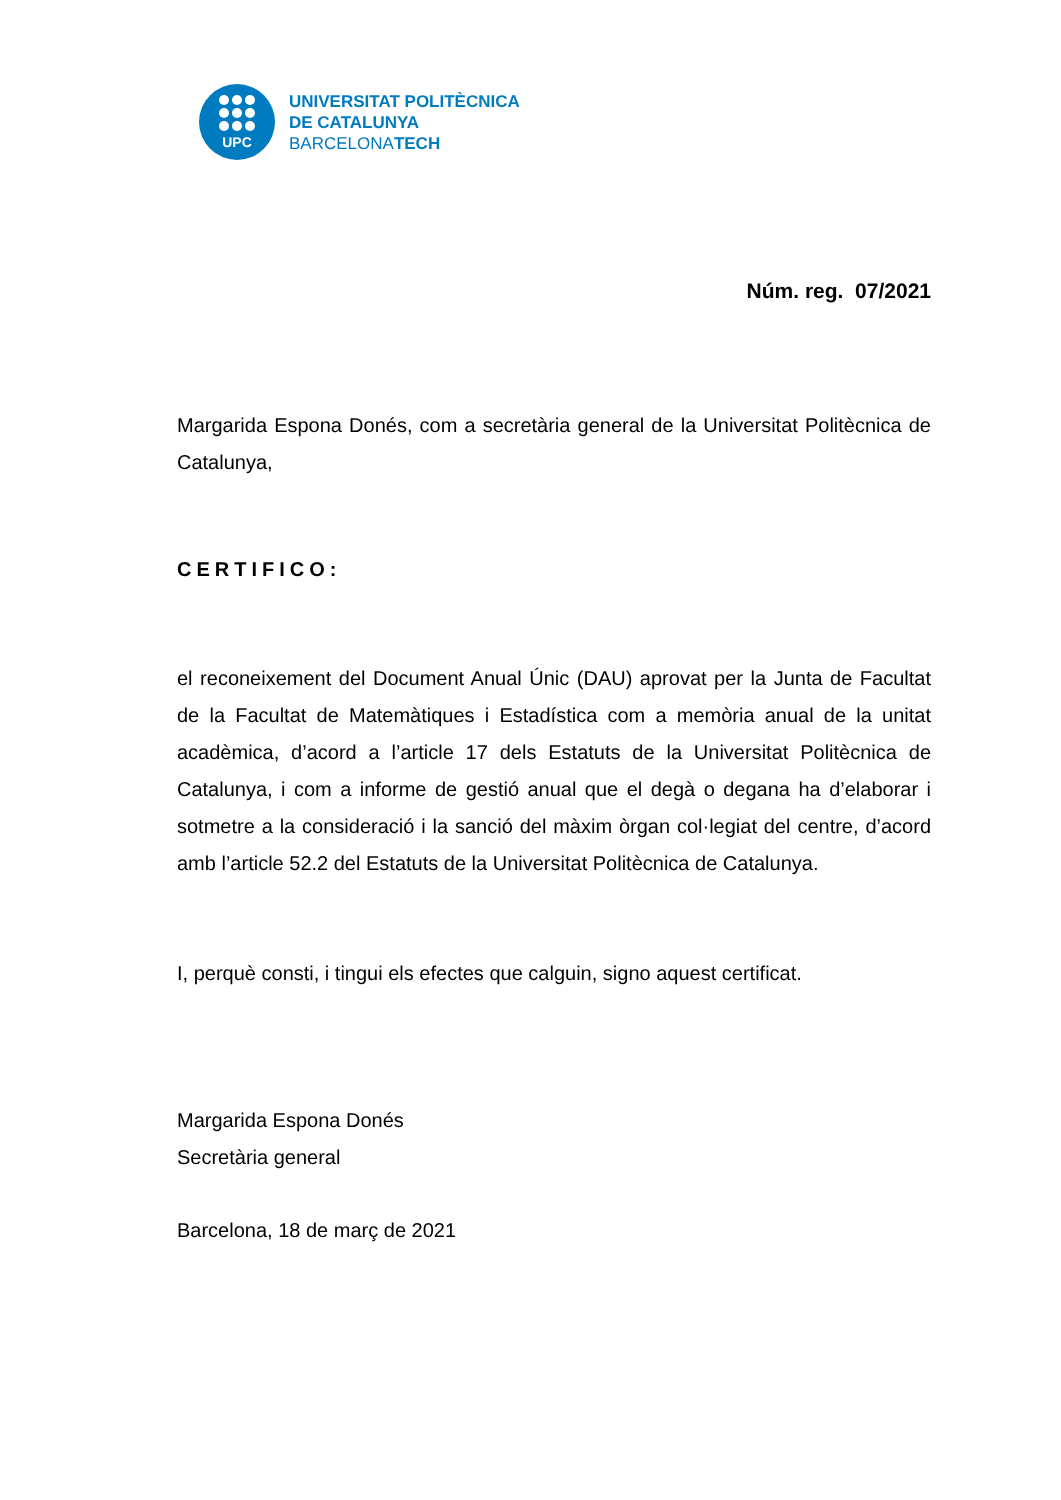UPC
UNIVERSITAT POLITÈCNICA
DE CATALUNYA
BARCELONATECH
Núm. reg. 07/2021
Margarida Espona Donés, com a secretària general de la Universitat Politècnica de Catalunya,
CERTIFICO:
el reconeixement del Document Anual Únic (DAU) aprovat per la Junta de Facultat de la Facultat de Matemàtiques i Estadística com a memòria anual de la unitat acadèmica, d’acord a l’article 17 dels Estatuts de la Universitat Politècnica de Catalunya, i com a informe de gestió anual que el degà o degana ha d’elaborar i sotmetre a la consideració i la sanció del màxim òrgan col·legiat del centre, d’acord amb l’article 52.2 del Estatuts de la Universitat Politècnica de Catalunya.
I, perquè consti, i tingui els efectes que calguin, signo aquest certificat.
Margarida Espona Donés
Secretària general
Barcelona, 18 de març de 2021